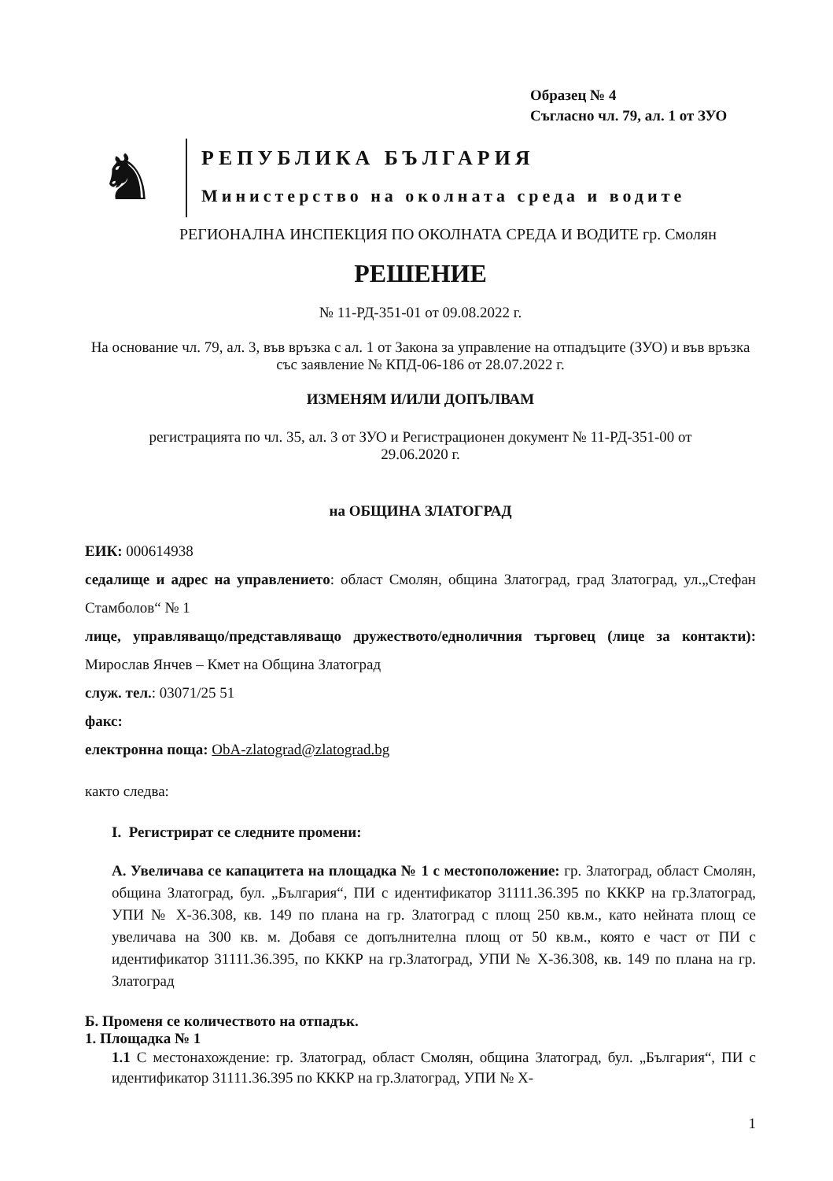Образец № 4
Съгласно чл. 79, ал. 1 от ЗУО
♞
РЕПУБЛИКА БЪЛГАРИЯ
Министерство на околната среда и водите
РЕГИОНАЛНА ИНСПЕКЦИЯ ПО ОКОЛНАТА СРЕДА И ВОДИТЕ гр. Смолян
РЕШЕНИЕ
№ 11-РД-351-01 от 09.08.2022 г.
На основание чл. 79, ал. 3, във връзка с ал. 1 от Закона за управление на отпадъците (ЗУО) и във връзка със заявление № КПД-06-186 от 28.07.2022 г.
ИЗМЕНЯМ И/ИЛИ ДОПЪЛВАМ
регистрацията по чл. 35, ал. 3 от ЗУО и Регистрационен документ № 11-РД-351-00 от 29.06.2020 г.
на ОБЩИНА ЗЛАТОГРАД
ЕИК: 000614938
седалище и адрес на управлението: област Смолян, община Златоград, град Златоград, ул.„Стефан Стамболов“ № 1
лице, управляващо/представляващо дружеството/едноличния търговец (лице за контакти): Мирослав Янчев – Кмет на Община Златоград
служ. тел.: 03071/25 51
факс:
електронна поща: ObA-zlatograd@zlatograd.bg
както следва:
I. Регистрират се следните промени:
А. Увеличава се капацитета на площадка № 1 с местоположение: гр. Златоград, област Смолян, община Златоград, бул. „България“, ПИ с идентификатор 31111.36.395 по КККР на гр.Златоград, УПИ № Х-36.308, кв. 149 по плана на гр. Златоград с площ 250 кв.м., като нейната площ се увеличава на 300 кв. м. Добавя се допълнителна площ от 50 кв.м., която е част от ПИ с идентификатор 31111.36.395, по КККР на гр.Златоград, УПИ № Х-36.308, кв. 149 по плана на гр. Златоград
Б. Променя се количеството на отпадък.
1. Площадка № 1
1.1 С местонахождение: гр. Златоград, област Смолян, община Златоград, бул. „България“, ПИ с идентификатор 31111.36.395 по КККР на гр.Златоград, УПИ № Х-
1